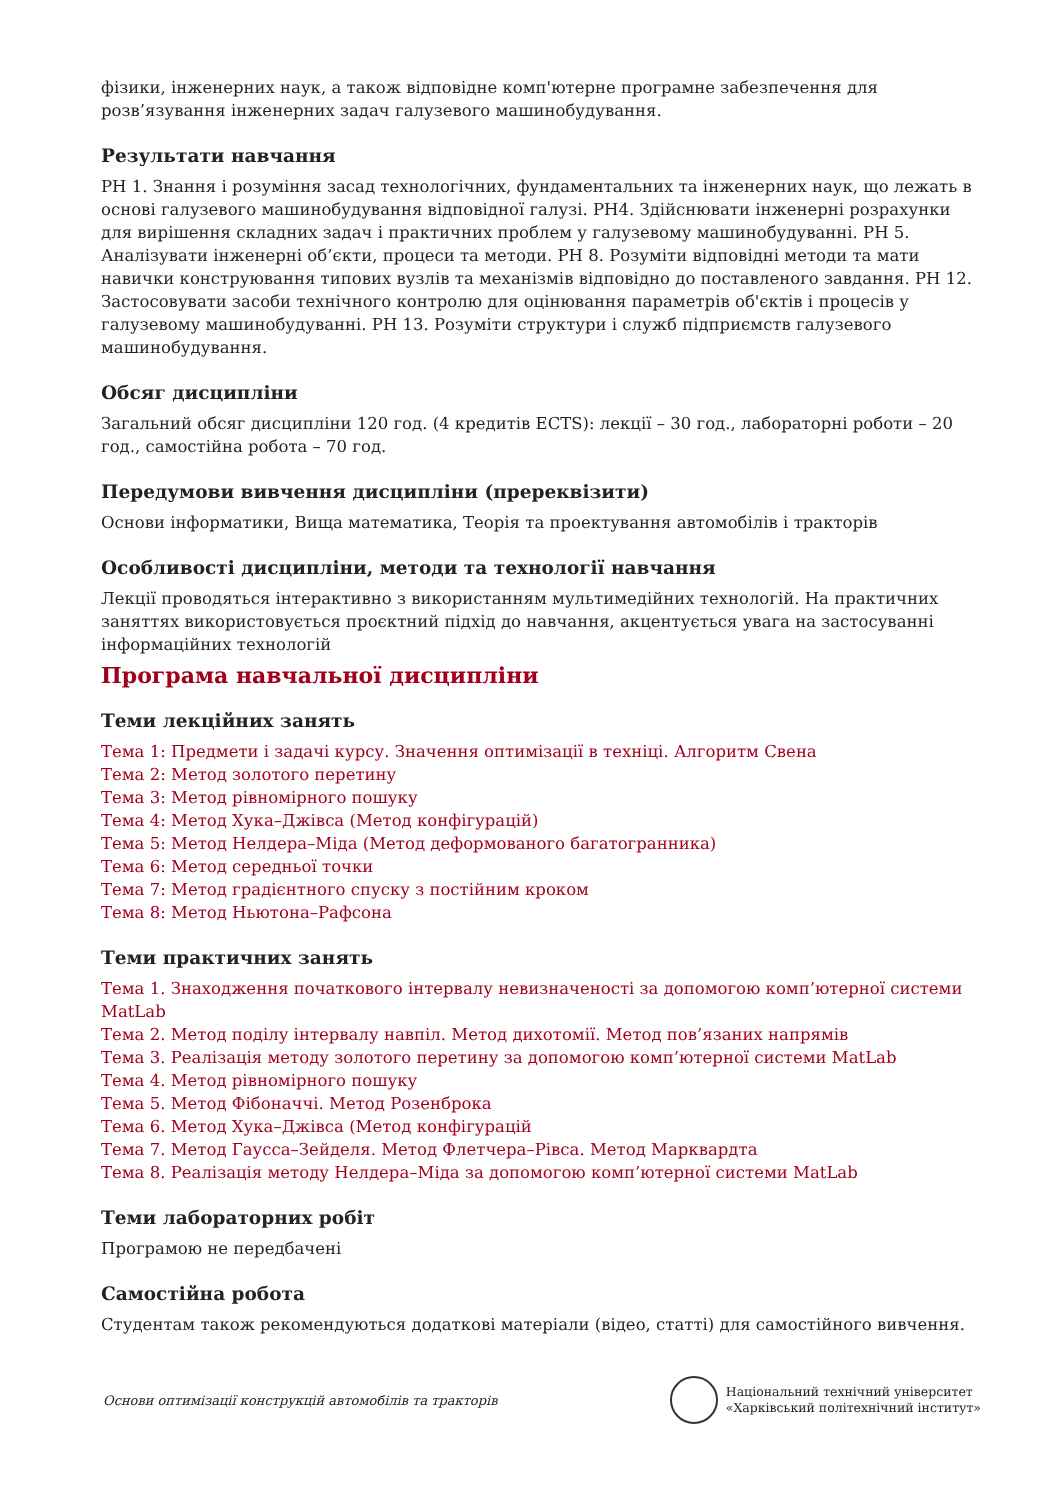фізики, інженерних наук, а також відповідне комп'ютерне програмне забезпечення для розв’язування інженерних задач галузевого машинобудування.
Результати навчання
РН 1. Знання і розуміння засад технологічних, фундаментальних та інженерних наук, що лежать в основі галузевого машинобудування відповідної галузі. РН4. Здійснювати інженерні розрахунки для вирішення складних задач і практичних проблем у галузевому машинобудуванні. РН 5. Аналізувати інженерні об’єкти, процеси та методи. РН 8. Розуміти відповідні методи та мати навички конструювання типових вузлів та механізмів відповідно до поставленого завдання. РН 12. Застосовувати засоби технічного контролю для оцінювання параметрів об'єктів і процесів у галузевому машинобудуванні. РН 13. Розуміти структури і служб підприємств галузевого машинобудування.
Обсяг дисципліни
Загальний обсяг дисципліни 120 год. (4 кредитів ECTS): лекції – 30 год., лабораторні роботи – 20 год., самостійна робота – 70 год.
Передумови вивчення дисципліни (пререквізити)
Основи інформатики, Вища математика, Теорія та проектування автомобілів і тракторів
Особливості дисципліни, методи та технології навчання
Лекції проводяться інтерактивно з використанням мультимедійних технологій. На практичних заняттях використовується проєктний підхід до навчання, акцентується увага на застосуванні інформаційних технологій
Програма навчальної дисципліни
Теми лекційних занять
Тема 1: Предмети і задачі курсу. Значення оптимізації в техніці. Алгоритм Свена
Тема 2: Метод золотого перетину
Тема 3: Метод рівномірного пошуку
Тема 4: Метод Хука–Джівса (Метод конфігурацій)
Тема 5: Метод Нелдера–Міда (Метод деформованого багатогранника)
Тема 6: Метод середньої точки
Тема 7: Метод градієнтного спуску з постійним кроком
Тема 8: Метод Ньютона–Рафсона
Теми практичних занять
Тема 1. Знаходження початкового інтервалу невизначеності за допомогою комп’ютерної системи MatLab
Тема 2. Метод поділу інтервалу навпіл. Метод дихотомії. Метод пов’язаних напрямів
Тема 3. Реалізація методу золотого перетину за допомогою комп’ютерної системи MatLab
Тема 4. Метод рівномірного пошуку
Тема 5. Метод Фібоначчі. Метод Розенброка
Тема 6. Метод Хука–Джівса (Метод конфігурацій
Тема 7. Метод Гаусса–Зейделя. Метод Флетчера–Рівса. Метод Марквардта
Тема 8. Реалізація методу Нелдера–Міда за допомогою комп’ютерної системи MatLab
Теми лабораторних робіт
Програмою не передбачені
Самостійна робота
Студентам також рекомендуються додаткові матеріали (відео, статті) для самостійного вивчення.
Основи оптимізації конструкцій автомобілів та тракторів
Національний технічний університет
«Харківський політехнічний інститут»